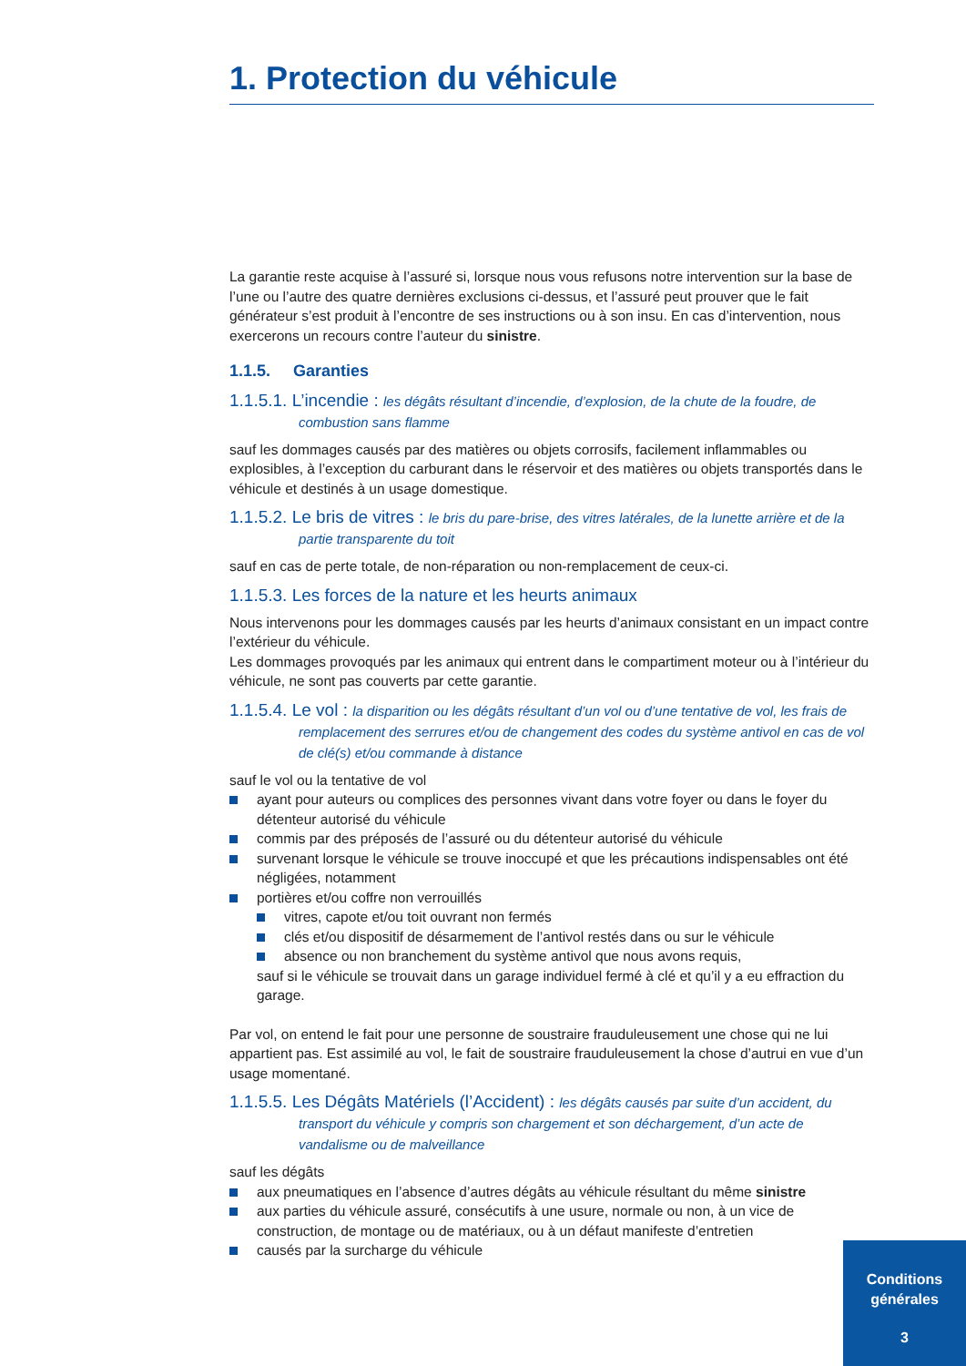1. Protection du véhicule
La garantie reste acquise à l’assuré si, lorsque nous vous refusons notre intervention sur la base de l’une ou l’autre des quatre dernières exclusions ci-dessus, et l’assuré peut prouver que le fait générateur s’est produit à l’encontre de ses instructions ou à son insu. En cas d’intervention, nous exercerons un recours contre l’auteur du sinistre.
1.1.5. Garanties
1.1.5.1. L’incendie : les dégâts résultant d’incendie, d’explosion, de la chute de la foudre, de combustion sans flamme
sauf les dommages causés par des matières ou objets corrosifs, facilement inflammables ou explosibles, à l’exception du carburant dans le réservoir et des matières ou objets transportés dans le véhicule et destinés à un usage domestique.
1.1.5.2. Le bris de vitres : le bris du pare-brise, des vitres latérales, de la lunette arrière et de la partie transparente du toit
sauf en cas de perte totale, de non-réparation ou non-remplacement de ceux-ci.
1.1.5.3. Les forces de la nature et les heurts animaux
Nous intervenons pour les dommages causés par les heurts d’animaux consistant en un impact contre l’extérieur du véhicule.
Les dommages provoqués par les animaux qui entrent dans le compartiment moteur ou à l’intérieur du véhicule, ne sont pas couverts par cette garantie.
1.1.5.4. Le vol : la disparition ou les dégâts résultant d’un vol ou d’une tentative de vol, les frais de remplacement des serrures et/ou de changement des codes du système antivol en cas de vol de clé(s) et/ou commande à distance
sauf le vol ou la tentative de vol
ayant pour auteurs ou complices des personnes vivant dans votre foyer ou dans le foyer du détenteur autorisé du véhicule
commis par des préposés de l’assuré ou du détenteur autorisé du véhicule
survenant lorsque le véhicule se trouve inoccupé et que les précautions indispensables ont été négligées, notamment
portières et/ou coffre non verrouillés
vitres, capote et/ou toit ouvrant non fermés
clés et/ou dispositif de désarmement de l’antivol restés dans ou sur le véhicule
absence ou non branchement du système antivol que nous avons requis,
sauf si le véhicule se trouvait dans un garage individuel fermé à clé et qu’il y a eu effraction du garage.
Par vol, on entend le fait pour une personne de soustraire frauduleusement une chose qui ne lui appartient pas. Est assimilé au vol, le fait de soustraire frauduleusement la chose d’autrui en vue d’un usage momentané.
1.1.5.5. Les Dégâts Matériels (l’Accident) : les dégâts causés par suite d’un accident, du transport du véhicule y compris son chargement et son déchargement, d’un acte de vandalisme ou de malveillance
sauf les dégâts
aux pneumatiques en l’absence d’autres dégâts au véhicule résultant du même sinistre
aux parties du véhicule assuré, consécutifs à une usure, normale ou non, à un vice de construction, de montage ou de matériaux, ou à un défaut manifeste d’entretien
causés par la surcharge du véhicule
Conditions
générales
3